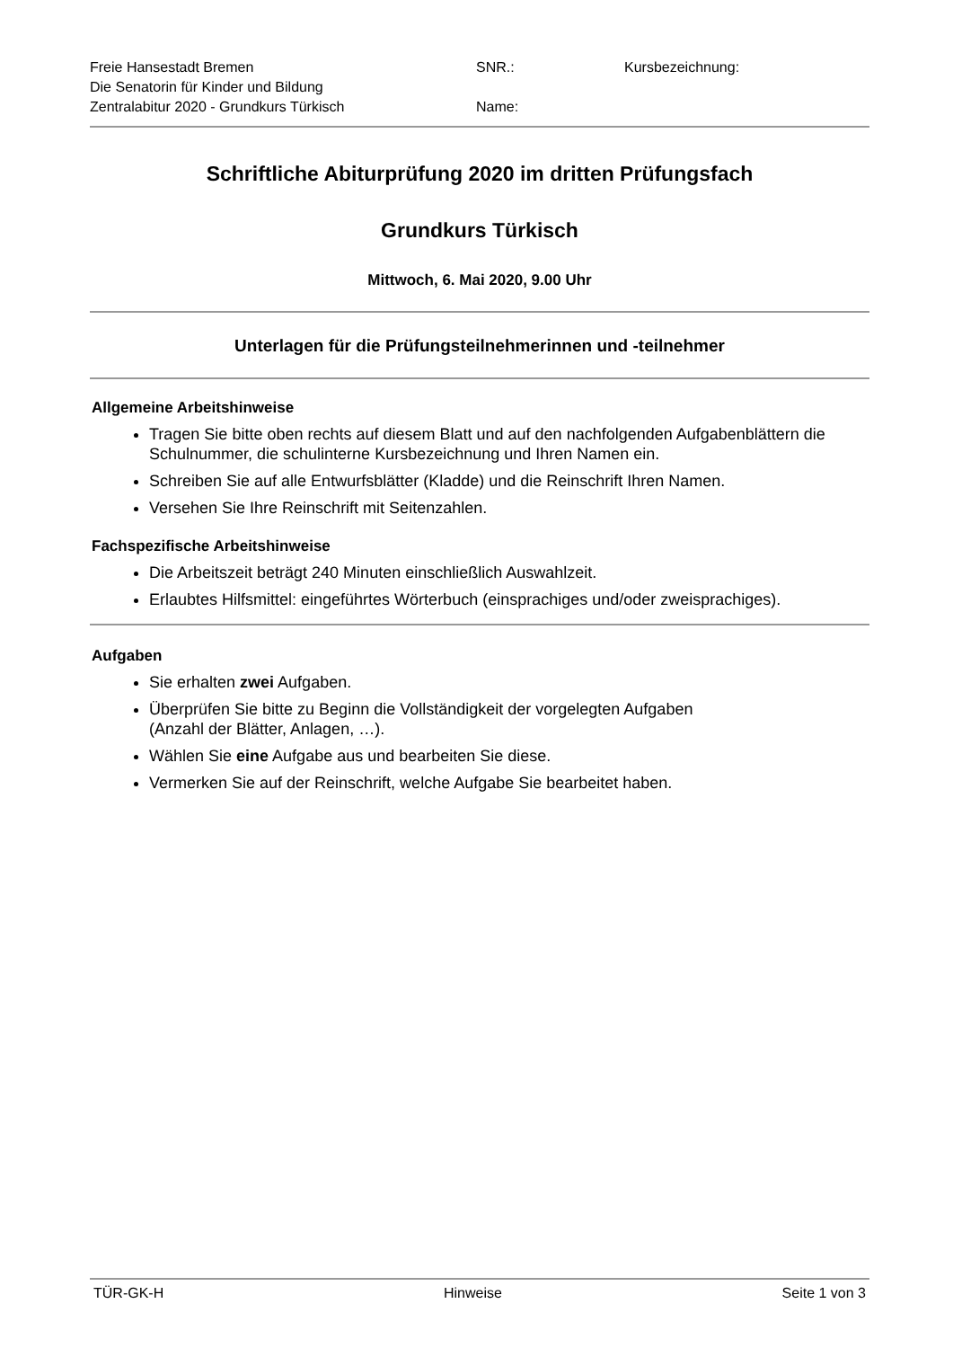Freie Hansestadt Bremen
Die Senatorin für Kinder und Bildung
Zentralabitur 2020 - Grundkurs Türkisch
SNR.:
Name:
Kursbezeichnung:
Schriftliche Abiturprüfung 2020 im dritten Prüfungsfach
Grundkurs Türkisch
Mittwoch, 6. Mai 2020, 9.00 Uhr
Unterlagen für die Prüfungsteilnehmerinnen und -teilnehmer
Allgemeine Arbeitshinweise
Tragen Sie bitte oben rechts auf diesem Blatt und auf den nachfolgenden Aufgabenblättern die Schulnummer, die schulinterne Kursbezeichnung und Ihren Namen ein.
Schreiben Sie auf alle Entwurfsblätter (Kladde) und die Reinschrift Ihren Namen.
Versehen Sie Ihre Reinschrift mit Seitenzahlen.
Fachspezifische Arbeitshinweise
Die Arbeitszeit beträgt 240 Minuten einschließlich Auswahlzeit.
Erlaubtes Hilfsmittel: eingeführtes Wörterbuch (einsprachiges und/oder zweisprachiges).
Aufgaben
Sie erhalten zwei Aufgaben.
Überprüfen Sie bitte zu Beginn die Vollständigkeit der vorgelegten Aufgaben
(Anzahl der Blätter, Anlagen, …).
Wählen Sie eine Aufgabe aus und bearbeiten Sie diese.
Vermerken Sie auf der Reinschrift, welche Aufgabe Sie bearbeitet haben.
TÜR-GK-H Hinweise Seite 1 von 3